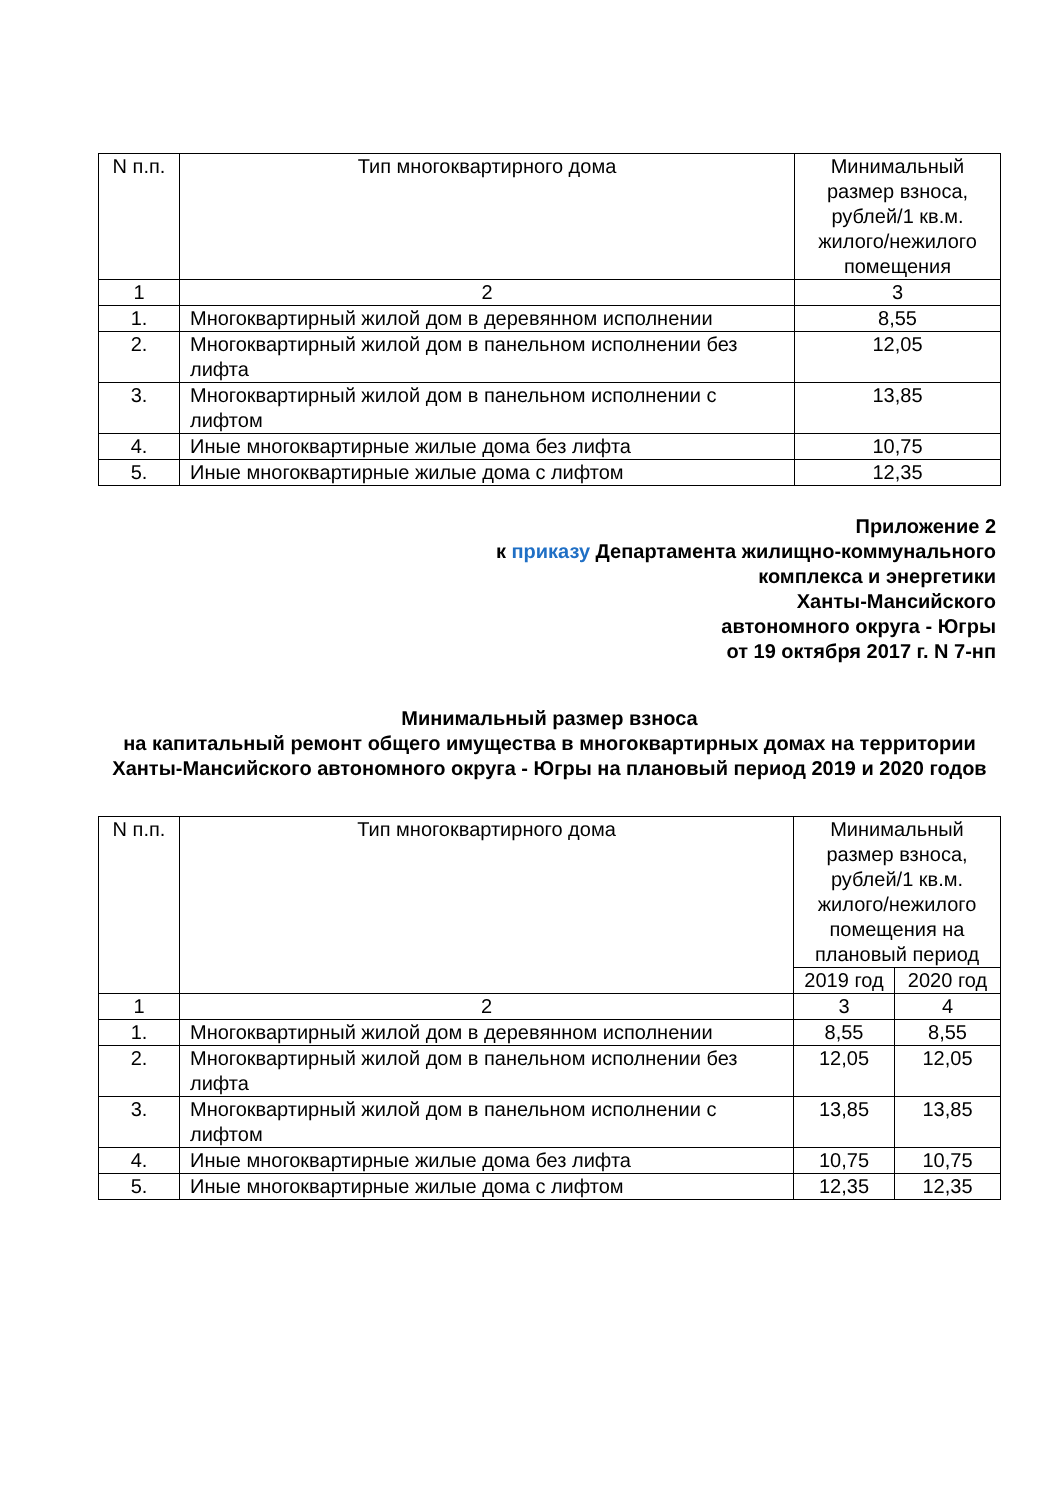| N п.п. | Тип многоквартирного дома | Минимальный размер взноса, рублей/1 кв.м. жилого/нежилого помещения |
| --- | --- | --- |
| 1 | 2 | 3 |
| 1. | Многоквартирный жилой дом в деревянном исполнении | 8,55 |
| 2. | Многоквартирный жилой дом в панельном исполнении без лифта | 12,05 |
| 3. | Многоквартирный жилой дом в панельном исполнении с лифтом | 13,85 |
| 4. | Иные многоквартирные жилые дома без лифта | 10,75 |
| 5. | Иные многоквартирные жилые дома с лифтом | 12,35 |
Приложение 2
к приказу Департамента жилищно-коммунального
комплекса и энергетики
Ханты-Мансийского
автономного округа - Югры
от 19 октября 2017 г. N 7-нп
Минимальный размер взноса
на капитальный ремонт общего имущества в многоквартирных домах на территории Ханты-Мансийского автономного округа - Югры на плановый период 2019 и 2020 годов
| N п.п. | Тип многоквартирного дома | Минимальный размер взноса, рублей/1 кв.м. жилого/нежилого помещения на плановый период | |
| --- | --- | --- | --- |
| | | 2019 год | 2020 год |
| 1 | 2 | 3 | 4 |
| 1. | Многоквартирный жилой дом в деревянном исполнении | 8,55 | 8,55 |
| 2. | Многоквартирный жилой дом в панельном исполнении без лифта | 12,05 | 12,05 |
| 3. | Многоквартирный жилой дом в панельном исполнении с лифтом | 13,85 | 13,85 |
| 4. | Иные многоквартирные жилые дома без лифта | 10,75 | 10,75 |
| 5. | Иные многоквартирные жилые дома с лифтом | 12,35 | 12,35 |